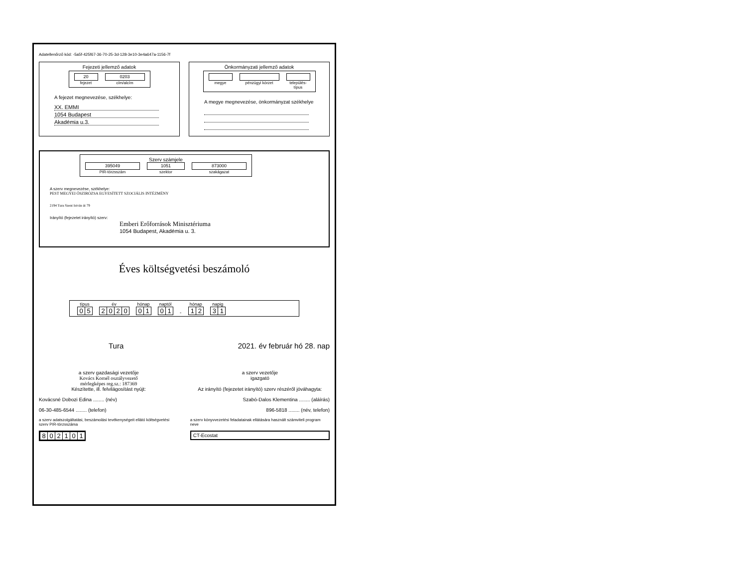Adatellenőrző kód: -5a5f-425f67-36-70-25-3d-128-3e10-3e4a647a-1156-7f
Fejezeti jellemző adatok
20
fejezet
0203
cím/alcím
A fejezet megnevezése, székhelye:
XX. EMMI
1054 Budapest
Akadémia u.3.
Önkormányzati jellemző adatok
megye pénzügyi körzet település-
típus
A megye megnevezése, önkormányzat székhelye
Szerv számjele
395049
PIR-törzsszám
1051
szektor
873000
szakágazat
A szerv megnevezése, székhelye:
PEST MEGYEI ŐSZIRÓZSA EGYESÍTETT SZOCIÁLIS INTÉZMÉNY
2194 Tura Szent István út 79
Irányító (fejezetet irányító) szerv:
Emberi Erőforrások Minisztériuma
1054 Budapest, Akadémia u. 3.
Éves költségvetési beszámoló
típus
05
év
2020
hónap
01
naptól
01
-
hónap
12
napig
31
Tura 2021. év február hó 28. nap
a szerv gazdasági vezetője
Kovács Kornél osztályvezető
mérlegképes reg.sz.: 187369
Készítette, ill. felvilágosítást nyújt:
Kovácsné Dobozi Edina ........ (név)
06-30-485-6544 ........ (telefon)
a szerv adatszolgáltatási, beszámolási tevékenységeit ellátó költségvetési szerv PIR-törzsszáma
802101
a szerv vezetője
igazgató
Az irányító (fejezetet irányító) szerv részéről jóváhagyta:
Szabó-Dalos Klementina ........ (aláírás)
896-5818 ........ (név, telefon)
a szerv könyvvezetési feladatainak ellátására használt számviteli program neve
CT-Ecostat